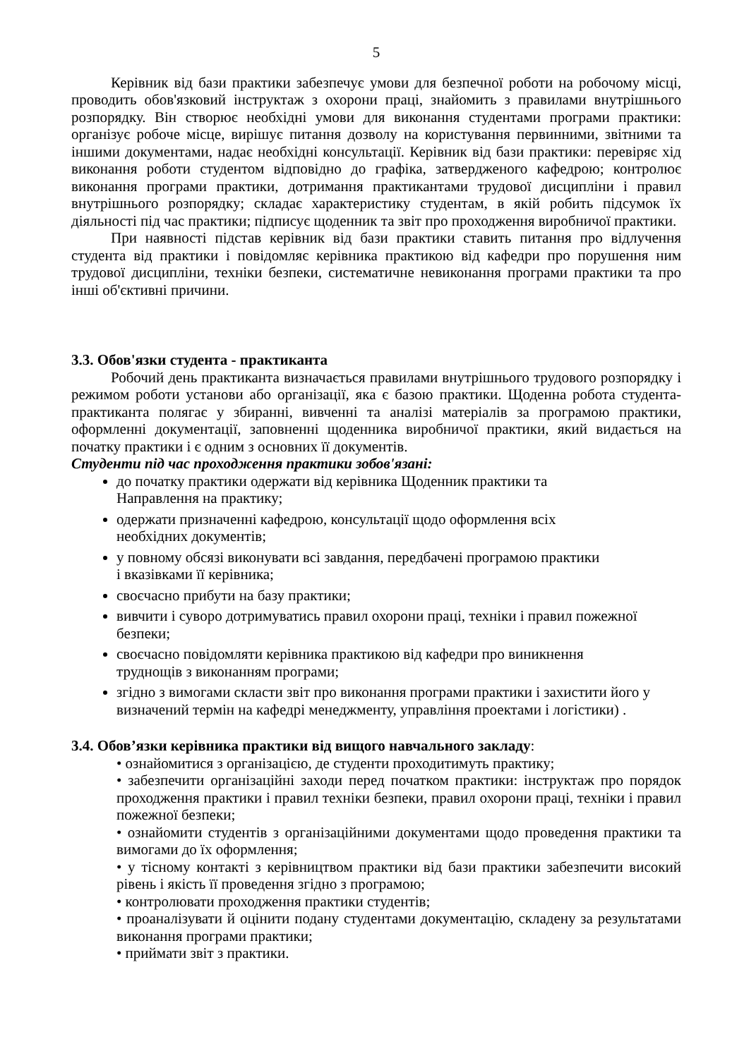5
Керівник від бази практики забезпечує умови для безпечної роботи на робочому місці, проводить обов'язковий інструктаж з охорони праці, знайомить з правилами внутрішнього розпорядку. Він створює необхідні умови для виконання студентами програми практики: організує робоче місце, вирішує питання дозволу на користування первинними, звітними та іншими документами, надає необхідні консультації. Керівник від бази практики: перевіряє хід виконання роботи студентом відповідно до графіка, затвердженого кафедрою; контролює виконання програми практики, дотримання практикантами трудової дисципліни і правил внутрішнього розпорядку; складає характеристику студентам, в якій робить підсумок їх діяльності під час практики; підписує щоденник та звіт про проходження виробничої практики.
При наявності підстав керівник від бази практики ставить питання про відлучення студента від практики і повідомляє керівника практикою від кафедри про порушення ним трудової дисципліни, техніки безпеки, систематичне невиконання програми практики та про інші об'єктивні причини.
3.3. Обов'язки студента - практиканта
Робочий день практиканта визначається правилами внутрішнього трудового розпорядку і режимом роботи установи або організації, яка є базою практики. Щоденна робота студента-практиканта полягає у збиранні, вивченні та аналізі матеріалів за програмою практики, оформленні документації, заповненні щоденника виробничої практики, який видається на початку практики і є одним з основних її документів.
Студенти під час проходження практики зобов'язані:
до початку практики одержати від керівника Щоденник практики та Направлення на практику;
одержати призначенні кафедрою, консультації щодо оформлення всіх необхідних документів;
у повному обсязі виконувати всі завдання, передбачені програмою практики і вказівками її керівника;
своєчасно прибути на базу практики;
вивчити і суворо дотримуватись правил охорони праці, техніки і правил пожежної безпеки;
своєчасно повідомляти керівника практикою від кафедри про виникнення труднощів з виконанням програми;
згідно з вимогами скласти звіт про виконання програми практики і захистити його у визначений термін на кафедрі менеджменту, управління проектами і логістики) .
3.4. Обов’язки керівника практики від вищого навчального закладу:
• ознайомитися з організацією, де студенти проходитимуть практику;
• забезпечити організаційні заходи перед початком практики: інструктаж про порядок проходження практики і правил техніки безпеки, правил охорони праці, техніки і правил пожежної безпеки;
• ознайомити студентів з організаційними документами щодо проведення практики та вимогами до їх оформлення;
• у тісному контакті з керівництвом практики від бази практики забезпечити високий рівень і якість її проведення згідно з програмою;
• контролювати проходження практики студентів;
• проаналізувати й оцінити подану студентами документацію, складену за результатами виконання програми практики;
• приймати звіт з практики.